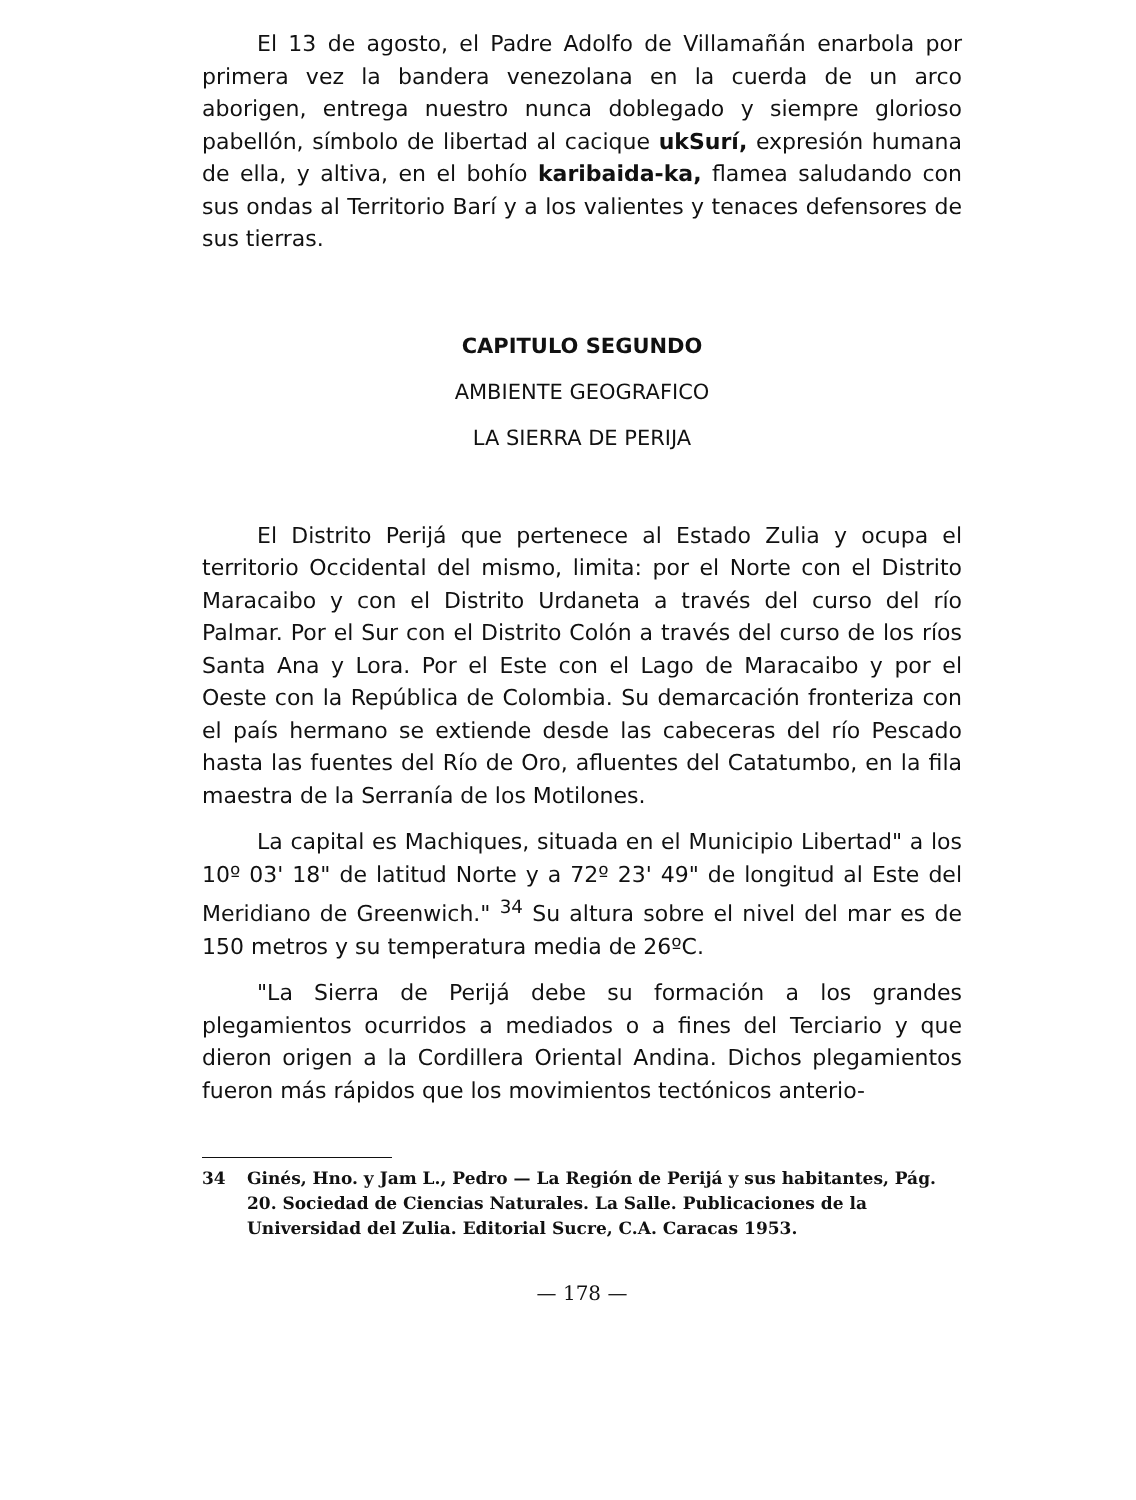El 13 de agosto, el Padre Adolfo de Villamañán enarbola por primera vez la bandera venezolana en la cuerda de un arco aborigen, entrega nuestro nunca doblegado y siempre glorioso pabellón, símbolo de libertad al cacique ukSurí, expresión humana de ella, y altiva, en el bohío karibaida-ka, flamea saludando con sus ondas al Territorio Barí y a los valientes y tenaces defensores de sus tierras.
CAPITULO SEGUNDO
AMBIENTE GEOGRAFICO
LA SIERRA DE PERIJA
El Distrito Perijá que pertenece al Estado Zulia y ocupa el territorio Occidental del mismo, limita: por el Norte con el Distrito Maracaibo y con el Distrito Urdaneta a través del curso del río Palmar. Por el Sur con el Distrito Colón a través del curso de los ríos Santa Ana y Lora. Por el Este con el Lago de Maracaibo y por el Oeste con la República de Colombia. Su demarcación fronteriza con el país hermano se extiende desde las cabeceras del río Pescado hasta las fuentes del Río de Oro, afluentes del Catatumbo, en la fila maestra de la Serranía de los Motilones.
La capital es Machiques, situada en el Municipio Libertad" a los 10º 03' 18" de latitud Norte y a 72º 23' 49" de longitud al Este del Meridiano de Greenwich." <sup>34</sup> Su altura sobre el nivel del mar es de 150 metros y su temperatura media de 26ºC.
"La Sierra de Perijá debe su formación a los grandes plegamientos ocurridos a mediados o a fines del Terciario y que dieron origen a la Cordillera Oriental Andina. Dichos plegamientos fueron más rápidos que los movimientos tectónicos anterio-
34 Ginés, Hno. y Jam L., Pedro — La Región de Perijá y sus habitantes, Pág. 20. Sociedad de Ciencias Naturales. La Salle. Publicaciones de la Universidad del Zulia. Editorial Sucre, C.A. Caracas 1953.
— 178 —